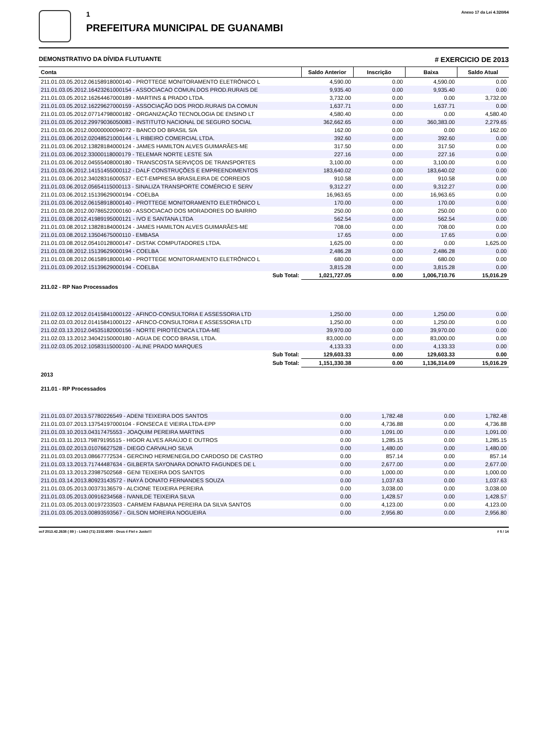1
PREFEITURA MUNICIPAL DE GUANAMBI
Anexo 17 da Lei 4.320/64
DEMONSTRATIVO DA DÍVIDA FLUTUANTE # EXERCICIO DE 2013
| Conta | Saldo Anterior | Inscrição | Baixa | Saldo Atual |
| --- | --- | --- | --- | --- |
| 211.01.03.05.2012.06158918000140 - PROTTEGE MONITORAMENTO ELETRÔNICO L | 4,590.00 | 0.00 | 4,590.00 | 0.00 |
| 211.01.03.05.2012.16423261000154 - ASSOCIACAO COMUN.DOS PROD.RURAIS DE | 9,935.40 | 0.00 | 9,935.40 | 0.00 |
| 211.01.03.05.2012.16264467000189 - MARTINS & PRADO LTDA. | 3,732.00 | 0.00 | 0.00 | 3,732.00 |
| 211.01.03.05.2012.16229627000159 - ASSOCIAÇÃO DOS PROD.RURAIS DA COMUN | 1,637.71 | 0.00 | 1,637.71 | 0.00 |
| 211.01.03.05.2012.07714798000182 - ORGANIZAÇÃO TECNOLOGIA DE ENSINO LT | 4,580.40 | 0.00 | 0.00 | 4,580.40 |
| 211.01.03.05.2012.29979036050083 - INSTITUTO NACIONAL DE SEGURO SOCIAL | 362,662.65 | 0.00 | 360,383.00 | 2,279.65 |
| 211.01.03.06.2012.00000000094072 - BANCO DO BRASIL S/A | 162.00 | 0.00 | 0.00 | 162.00 |
| 211.01.03.06.2012.02048521000144 - L RIBEIRO COMERCIAL LTDA. | 392.60 | 0.00 | 392.60 | 0.00 |
| 211.01.03.06.2012.13828184000124 - JAMES HAMILTON ALVES GUIMARÃES-ME | 317.50 | 0.00 | 317.50 | 0.00 |
| 211.01.03.06.2012.33000118000179 - TELEMAR NORTE LESTE S/A | 227.16 | 0.00 | 227.16 | 0.00 |
| 211.01.03.06.2012.04555408000180 - TRANSCOSTA SERVIÇOS DE TRANSPORTES | 3,100.00 | 0.00 | 3,100.00 | 0.00 |
| 211.01.03.06.2012.14151455000112 - DALF CONSTRUÇÕES E EMPREENDIMENTOS | 183,640.02 | 0.00 | 183,640.02 | 0.00 |
| 211.01.03.06.2012.34028316000537 - ECT-EMPRESA BRASILEIRA DE CORREIOS | 910.58 | 0.00 | 910.58 | 0.00 |
| 211.01.03.06.2012.05654115000113 - SINALIZA TRANSPORTE COMÉRCIO E SERV | 9,312.27 | 0.00 | 9,312.27 | 0.00 |
| 211.01.03.06.2012.15139629000194 - COELBA | 16,963.65 | 0.00 | 16,963.65 | 0.00 |
| 211.01.03.06.2012.06158918000140 - PROTTEGE MONITORAMENTO ELETRÔNICO L | 170.00 | 0.00 | 170.00 | 0.00 |
| 211.01.03.08.2012.00786522000160 - ASSOCIACAO DOS MORADORES DO BAIRRO | 250.00 | 0.00 | 250.00 | 0.00 |
| 211.01.03.08.2012.41989195000121 - IVO E SANTANA LTDA | 562.54 | 0.00 | 562.54 | 0.00 |
| 211.01.03.08.2012.13828184000124 - JAMES HAMILTON ALVES GUIMARÃES-ME | 708.00 | 0.00 | 708.00 | 0.00 |
| 211.01.03.08.2012.13504675000110 - EMBASA | 17.65 | 0.00 | 17.65 | 0.00 |
| 211.01.03.08.2012.05410128000147 - DISTAK COMPUTADORES LTDA. | 1,625.00 | 0.00 | 0.00 | 1,625.00 |
| 211.01.03.08.2012.15139629000194 - COELBA | 2,486.28 | 0.00 | 2,486.28 | 0.00 |
| 211.01.03.08.2012.06158918000140 - PROTTEGE MONITORAMENTO ELETRÔNICO L | 680.00 | 0.00 | 680.00 | 0.00 |
| 211.01.03.09.2012.15139629000194 - COELBA | 3,815.28 | 0.00 | 3,815.28 | 0.00 |
| Sub Total: | 1,021,727.05 | 0.00 | 1,006,710.76 | 15,016.29 |
| 211.02 - RP Nao Processados | | | | |
| 211.02.03.12.2012.01415841000122 - AFINCO-CONSULTORIA E ASSESSORIA LTD | 1,250.00 | 0.00 | 1,250.00 | 0.00 |
| 211.02.03.03.2012.01415841000122 - AFINCO-CONSULTORIA E ASSESSORIA LTD | 1,250.00 | 0.00 | 1,250.00 | 0.00 |
| 211.02.03.13.2012.04535182000156 - NORTE PIROTÉCNICA LTDA-ME | 39,970.00 | 0.00 | 39,970.00 | 0.00 |
| 211.02.03.13.2012.34042150000180 - AGUA DE COCO BRASIL LTDA. | 83,000.00 | 0.00 | 83,000.00 | 0.00 |
| 211.02.03.05.2012.10583115000100 - ALINE PRADO MARQUES | 4,133.33 | 0.00 | 4,133.33 | 0.00 |
| Sub Total: | 129,603.33 | 0.00 | 129,603.33 | 0.00 |
| Sub Total: | 1,151,330.38 | 0.00 | 1,136,314.09 | 15,016.29 |
| 2013 | | | | |
| 211.01 - RP Processados | | | | |
| 211.01.03.07.2013.57780226549 - ADENI TEIXEIRA DOS SANTOS | 0.00 | 1,782.48 | 0.00 | 1,782.48 |
| 211.01.03.07.2013.13754197000104 - FONSECA E VIEIRA LTDA-EPP | 0.00 | 4,736.88 | 0.00 | 4,736.88 |
| 211.01.03.10.2013.04317475553 - JOAQUIM PEREIRA MARTINS | 0.00 | 1,091.00 | 0.00 | 1,091.00 |
| 211.01.03.11.2013.79879195515 - HIGOR ALVES ARAÚJO E OUTROS | 0.00 | 1,285.15 | 0.00 | 1,285.15 |
| 211.01.03.02.2013.01076627528 - DIEGO CARVALHO SILVA | 0.00 | 1,480.00 | 0.00 | 1,480.00 |
| 211.01.03.03.2013.08667772534 - GERCINO HERMENEGILDO CARDOSO DE CASTRO | 0.00 | 857.14 | 0.00 | 857.14 |
| 211.01.03.13.2013.71744487634 - GILBERTA SAYONARA DONATO FAGUNDES DE L | 0.00 | 2,677.00 | 0.00 | 2,677.00 |
| 211.01.03.13.2013.23987502568 - GENI TEIXEIRA DOS SANTOS | 0.00 | 1,000.00 | 0.00 | 1,000.00 |
| 211.01.03.14.2013.80923143572 - INAYÁ DONATO FERNANDES SOUZA | 0.00 | 1,037.63 | 0.00 | 1,037.63 |
| 211.01.03.05.2013.00373136579 - ALCIONE TEIXEIRA PEREIRA | 0.00 | 3,038.00 | 0.00 | 3,038.00 |
| 211.01.03.05.2013.00916234568 - IVANILDE TEIXEIRA SILVA | 0.00 | 1,428.57 | 0.00 | 1,428.57 |
| 211.01.03.05.2013.00197233503 - CARMEM FABIANA PEREIRA DA SILVA SANTOS | 0.00 | 4,123.00 | 0.00 | 4,123.00 |
| 211.01.03.05.2013.00893593567 - GILSON MOREIRA NOGUEIRA | 0.00 | 2,956.80 | 0.00 | 2,956.80 |
ocf 2013.42.2638 ( 89 ) - Link3 (71) 2102.6000 - Deus é Fiel e Justo!!! # 5 / 14